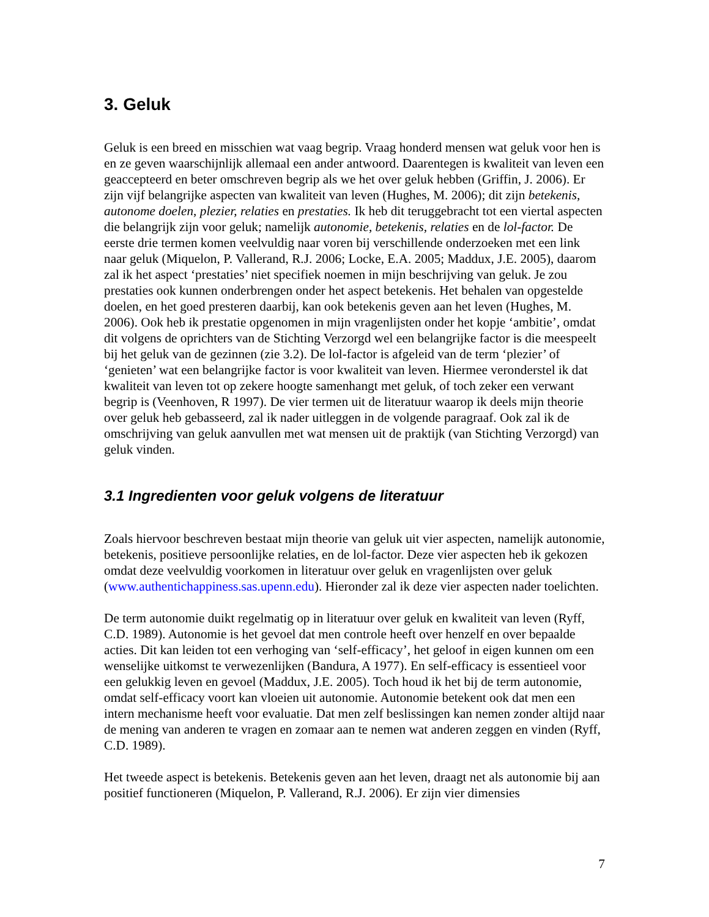3. Geluk
Geluk is een breed en misschien wat vaag begrip. Vraag honderd mensen wat geluk voor hen is en ze geven waarschijnlijk allemaal een ander antwoord. Daarentegen is kwaliteit van leven een geaccepteerd en beter omschreven begrip als we het over geluk hebben (Griffin, J. 2006). Er zijn vijf belangrijke aspecten van kwaliteit van leven (Hughes, M. 2006); dit zijn betekenis, autonome doelen, plezier, relaties en prestaties. Ik heb dit teruggebracht tot een viertal aspecten die belangrijk zijn voor geluk; namelijk autonomie, betekenis, relaties en de lol-factor. De eerste drie termen komen veelvuldig naar voren bij verschillende onderzoeken met een link naar geluk (Miquelon, P. Vallerand, R.J. 2006; Locke, E.A. 2005; Maddux, J.E. 2005), daarom zal ik het aspect ‘prestaties’ niet specifiek noemen in mijn beschrijving van geluk. Je zou prestaties ook kunnen onderbrengen onder het aspect betekenis. Het behalen van opgestelde doelen, en het goed presteren daarbij, kan ook betekenis geven aan het leven (Hughes, M. 2006). Ook heb ik prestatie opgenomen in mijn vragenlijsten onder het kopje ‘ambitie’, omdat dit volgens de oprichters van de Stichting Verzorgd wel een belangrijke factor is die meespeelt bij het geluk van de gezinnen (zie 3.2). De lol-factor is afgeleid van de term ‘plezier’ of ‘genieten’ wat een belangrijke factor is voor kwaliteit van leven. Hiermee veronderstel ik dat kwaliteit van leven tot op zekere hoogte samenhangt met geluk, of toch zeker een verwant begrip is (Veenhoven, R 1997). De vier termen uit de literatuur waarop ik deels mijn theorie over geluk heb gebasseerd, zal ik nader uitleggen in de volgende paragraaf. Ook zal ik de omschrijving van geluk aanvullen met wat mensen uit de praktijk (van Stichting Verzorgd) van geluk vinden.
3.1 Ingredienten voor geluk volgens de literatuur
Zoals hiervoor beschreven bestaat mijn theorie van geluk uit vier aspecten, namelijk autonomie, betekenis, positieve persoonlijke relaties, en de lol-factor. Deze vier aspecten heb ik gekozen omdat deze veelvuldig voorkomen in literatuur over geluk en vragenlijsten over geluk (www.authentichappiness.sas.upenn.edu). Hieronder zal ik deze vier aspecten nader toelichten.
De term autonomie duikt regelmatig op in literatuur over geluk en kwaliteit van leven (Ryff, C.D. 1989). Autonomie is het gevoel dat men controle heeft over henzelf en over bepaalde acties. Dit kan leiden tot een verhoging van ‘self-efficacy’, het geloof in eigen kunnen om een wenselijke uitkomst te verwezenlijken (Bandura, A 1977). En self-efficacy is essentieel voor een gelukkig leven en gevoel (Maddux, J.E. 2005). Toch houd ik het bij de term autonomie, omdat self-efficacy voort kan vloeien uit autonomie. Autonomie betekent ook dat men een intern mechanisme heeft voor evaluatie. Dat men zelf beslissingen kan nemen zonder altijd naar de mening van anderen te vragen en zomaar aan te nemen wat anderen zeggen en vinden (Ryff, C.D. 1989).
Het tweede aspect is betekenis. Betekenis geven aan het leven, draagt net als autonomie bij aan positief functioneren (Miquelon, P. Vallerand, R.J. 2006). Er zijn vier dimensies
7